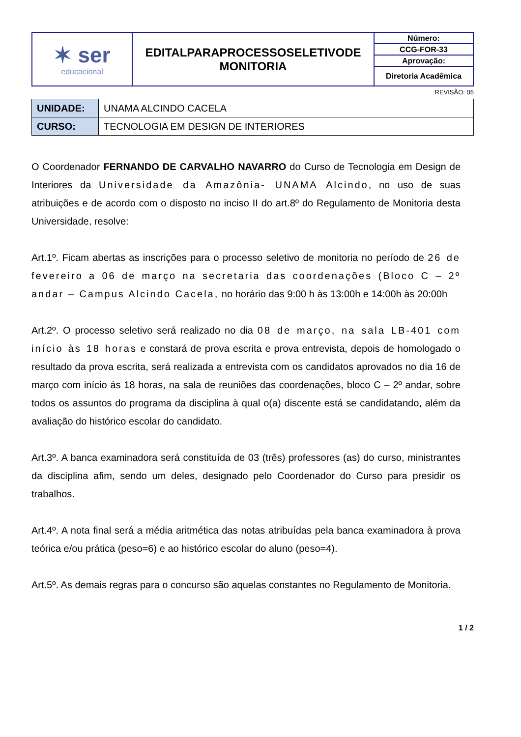| ✶ ser educacional | EDITALPARAPROCESSOSELETIVODE MONITORIA | Número: |
| | | CCG-FOR-33 |
| | | Aprovação: |
| | | Diretoria Acadêmica |
REVISÃO: 05
| UNIDADE: | UNAMA ALCINDO CACELA |
| CURSO: | TECNOLOGIA EM DESIGN DE INTERIORES |
O Coordenador FERNANDO DE CARVALHO NAVARRO do Curso de Tecnologia em Design de Interiores da Universidade da Amazônia- UNAMA Alcindo, no uso de suas atribuições e de acordo com o disposto no inciso II do art.8º do Regulamento de Monitoria desta Universidade, resolve:
Art.1º. Ficam abertas as inscrições para o processo seletivo de monitoria no período de 26 de fevereiro a 06 de março na secretaria das coordenações (Bloco C – 2º andar – Campus Alcindo Cacela, no horário das 9:00 h às 13:00h e 14:00h às 20:00h
Art.2º. O processo seletivo será realizado no dia 08 de março, na sala LB-401 com início às 18 horas e constará de prova escrita e prova entrevista, depois de homologado o resultado da prova escrita, será realizada a entrevista com os candidatos aprovados no dia 16 de março com início ás 18 horas, na sala de reuniões das coordenações, bloco C – 2º andar, sobre todos os assuntos do programa da disciplina à qual o(a) discente está se candidatando, além da avaliação do histórico escolar do candidato.
Art.3º. A banca examinadora será constituída de 03 (três) professores (as) do curso, ministrantes da disciplina afim, sendo um deles, designado pelo Coordenador do Curso para presidir os trabalhos.
Art.4º. A nota final será a média aritmética das notas atribuídas pela banca examinadora à prova teórica e/ou prática (peso=6) e ao histórico escolar do aluno (peso=4).
Art.5º. As demais regras para o concurso são aquelas constantes no Regulamento de Monitoria.
1 / 2